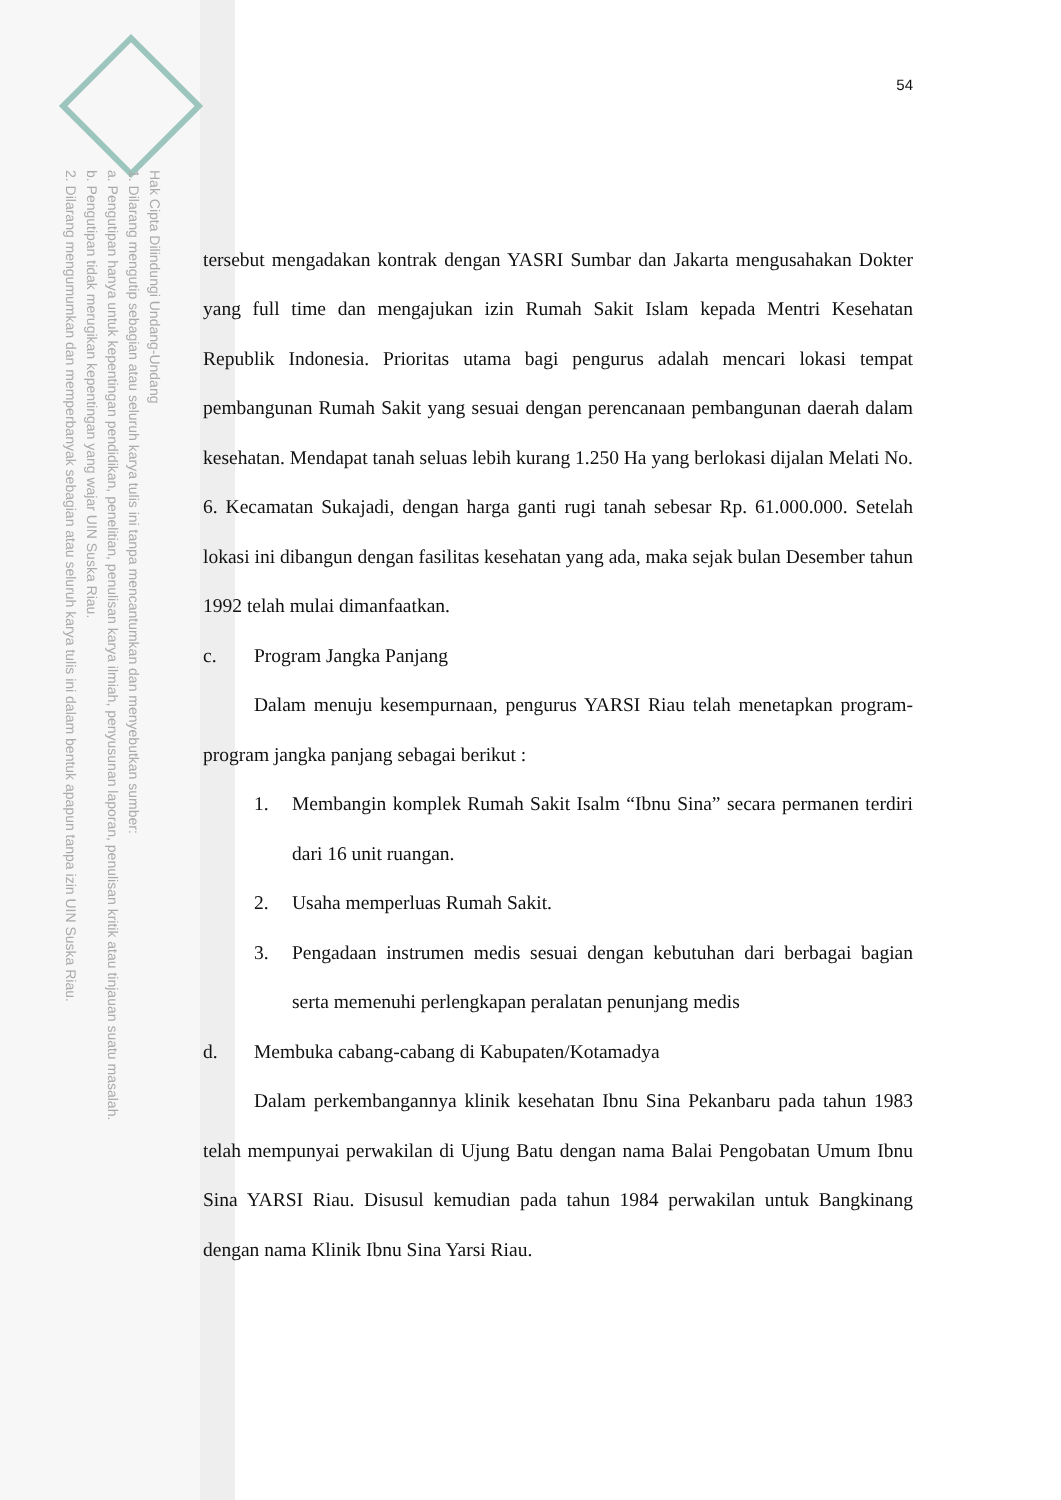Hak Cipta Dilindungi Undang-Undang
1. Dilarang mengutip sebagian atau seluruh karya tulis ini tanpa mencantumkan dan menyebutkan sumber:
a. Pengutipan hanya untuk kepentingan pendidikan, penelitian, penulisan karya ilmiah, penyusunan laporan, penulisan kritik atau tinjauan suatu masalah.
b. Pengutipan tidak merugikan kepentingan yang wajar UIN Suska Riau.
2. Dilarang mengumumkan dan memperbanyak sebagian atau seluruh karya tulis ini dalam bentuk apapun tanpa izin UIN Suska Riau.
54
tersebut mengadakan kontrak dengan YASRI Sumbar dan Jakarta mengusahakan Dokter yang full time dan mengajukan izin Rumah Sakit Islam kepada Mentri Kesehatan Republik Indonesia. Prioritas utama bagi pengurus adalah mencari lokasi tempat pembangunan Rumah Sakit yang sesuai dengan perencanaan pembangunan daerah dalam kesehatan. Mendapat tanah seluas lebih kurang 1.250 Ha yang berlokasi dijalan Melati No. 6. Kecamatan Sukajadi, dengan harga ganti rugi tanah sebesar Rp. 61.000.000. Setelah lokasi ini dibangun dengan fasilitas kesehatan yang ada, maka sejak bulan Desember tahun 1992 telah mulai dimanfaatkan.
c. Program Jangka Panjang
Dalam menuju kesempurnaan, pengurus YARSI Riau telah menetapkan program-program jangka panjang sebagai berikut :
1. Membangin komplek Rumah Sakit Isalm “Ibnu Sina” secara permanen terdiri dari 16 unit ruangan.
2. Usaha memperluas Rumah Sakit.
3. Pengadaan instrumen medis sesuai dengan kebutuhan dari berbagai bagian serta memenuhi perlengkapan peralatan penunjang medis
d. Membuka cabang-cabang di Kabupaten/Kotamadya
Dalam perkembangannya klinik kesehatan Ibnu Sina Pekanbaru pada tahun 1983 telah mempunyai perwakilan di Ujung Batu dengan nama Balai Pengobatan Umum Ibnu Sina YARSI Riau. Disusul kemudian pada tahun 1984 perwakilan untuk Bangkinang dengan nama Klinik Ibnu Sina Yarsi Riau.